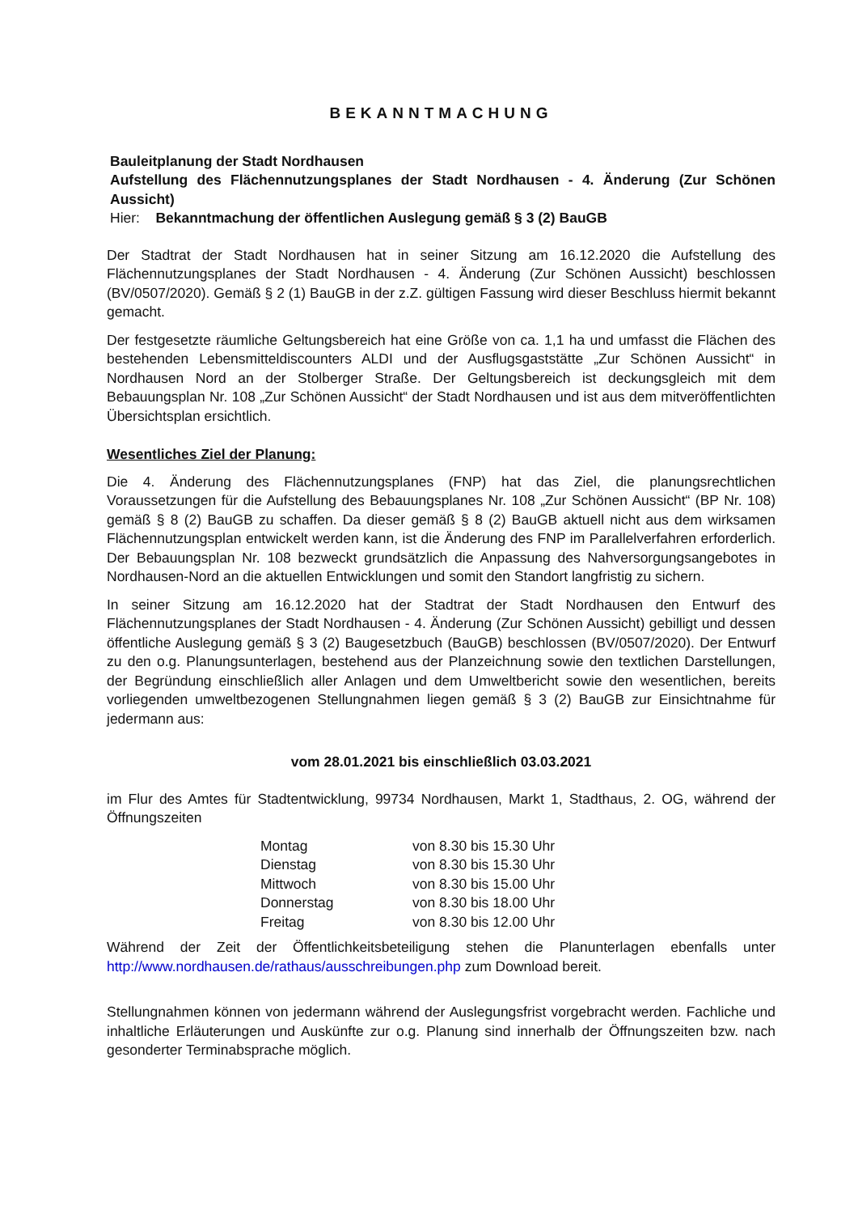BEKANNTMACHUNG
Bauleitplanung der Stadt Nordhausen
Aufstellung des Flächennutzungsplanes der Stadt Nordhausen - 4. Änderung (Zur Schönen Aussicht)
Hier: Bekanntmachung der öffentlichen Auslegung gemäß § 3 (2) BauGB
Der Stadtrat der Stadt Nordhausen hat in seiner Sitzung am 16.12.2020 die Aufstellung des Flächennutzungsplanes der Stadt Nordhausen - 4. Änderung (Zur Schönen Aussicht) beschlossen (BV/0507/2020). Gemäß § 2 (1) BauGB in der z.Z. gültigen Fassung wird dieser Beschluss hiermit bekannt gemacht.
Der festgesetzte räumliche Geltungsbereich hat eine Größe von ca. 1,1 ha und umfasst die Flächen des bestehenden Lebensmitteldiscounters ALDI und der Ausflugsgaststätte „Zur Schönen Aussicht“ in Nordhausen Nord an der Stolberger Straße. Der Geltungsbereich ist deckungsgleich mit dem Bebauungsplan Nr. 108 „Zur Schönen Aussicht“ der Stadt Nordhausen und ist aus dem mitveröffentlichten Übersichtsplan ersichtlich.
Wesentliches Ziel der Planung:
Die 4. Änderung des Flächennutzungsplanes (FNP) hat das Ziel, die planungsrechtlichen Voraussetzungen für die Aufstellung des Bebauungsplanes Nr. 108 „Zur Schönen Aussicht“ (BP Nr. 108) gemäß § 8 (2) BauGB zu schaffen. Da dieser gemäß § 8 (2) BauGB aktuell nicht aus dem wirksamen Flächennutzungsplan entwickelt werden kann, ist die Änderung des FNP im Parallelverfahren erforderlich. Der Bebauungsplan Nr. 108 bezweckt grundsätzlich die Anpassung des Nahversorgungsangebotes in Nordhausen-Nord an die aktuellen Entwicklungen und somit den Standort langfristig zu sichern.
In seiner Sitzung am 16.12.2020 hat der Stadtrat der Stadt Nordhausen den Entwurf des Flächennutzungsplanes der Stadt Nordhausen - 4. Änderung (Zur Schönen Aussicht) gebilligt und dessen öffentliche Auslegung gemäß § 3 (2) Baugesetzbuch (BauGB) beschlossen (BV/0507/2020). Der Entwurf zu den o.g. Planungsunterlagen, bestehend aus der Planzeichnung sowie den textlichen Darstellungen, der Begründung einschließlich aller Anlagen und dem Umweltbericht sowie den wesentlichen, bereits vorliegenden umweltbezogenen Stellungnahmen liegen gemäß § 3 (2) BauGB zur Einsichtnahme für jedermann aus:
vom 28.01.2021 bis einschließlich 03.03.2021
im Flur des Amtes für Stadtentwicklung, 99734 Nordhausen, Markt 1, Stadthaus, 2. OG, während der Öffnungszeiten
| Montag | von 8.30 bis 15.30 Uhr |
| Dienstag | von 8.30 bis 15.30 Uhr |
| Mittwoch | von 8.30 bis 15.00 Uhr |
| Donnerstag | von 8.30 bis 18.00 Uhr |
| Freitag | von 8.30 bis 12.00 Uhr |
Während der Zeit der Öffentlichkeitsbeteiligung stehen die Planunterlagen ebenfalls unter http://www.nordhausen.de/rathaus/ausschreibungen.php zum Download bereit.
Stellungnahmen können von jedermann während der Auslegungsfrist vorgebracht werden. Fachliche und inhaltliche Erläuterungen und Auskünfte zur o.g. Planung sind innerhalb der Öffnungszeiten bzw. nach gesonderter Terminabsprache möglich.